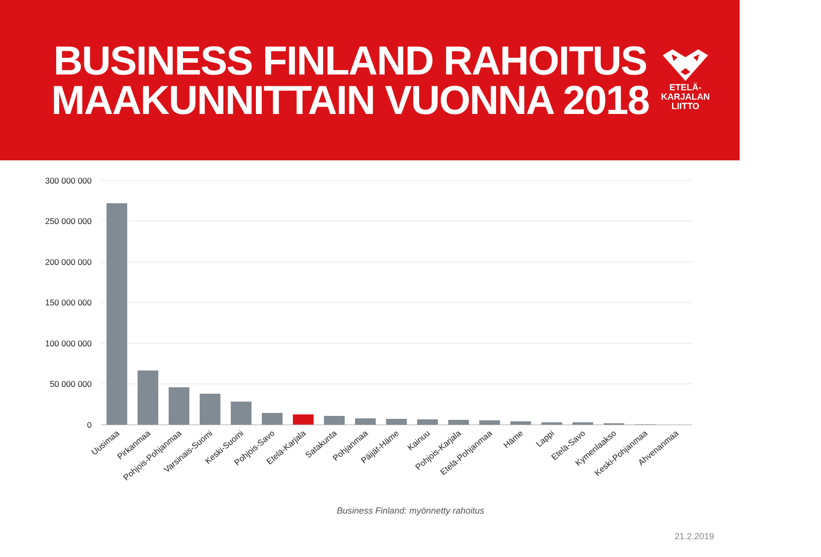BUSINESS FINLAND RAHOITUS
MAAKUNNITTAIN VUONNA 2018
ETELÄ-
KARJALAN
LIITTO
300 000 000
250 000 000
200 000 000
150 000 000
100 000 000
50 000 000
0
Uusimaa
Pirkanmaa
Pohjois-Pohjanmaa
Varsinais-Suomi
Keski-Suomi
Pohjois-Savo
Etelä-Karjala
Satakunta
Pohjanmaa
Päijät-Häme
Kainuu
Pohjois-Karjala
Etelä-Pohjanmaa
Häme
Lappi
Etelä-Savo
Kymenlaakso
Keski-Pohjanmaa
Ahvenanmaa
Business Finland: myönnetty rahoitus
21.2.2019